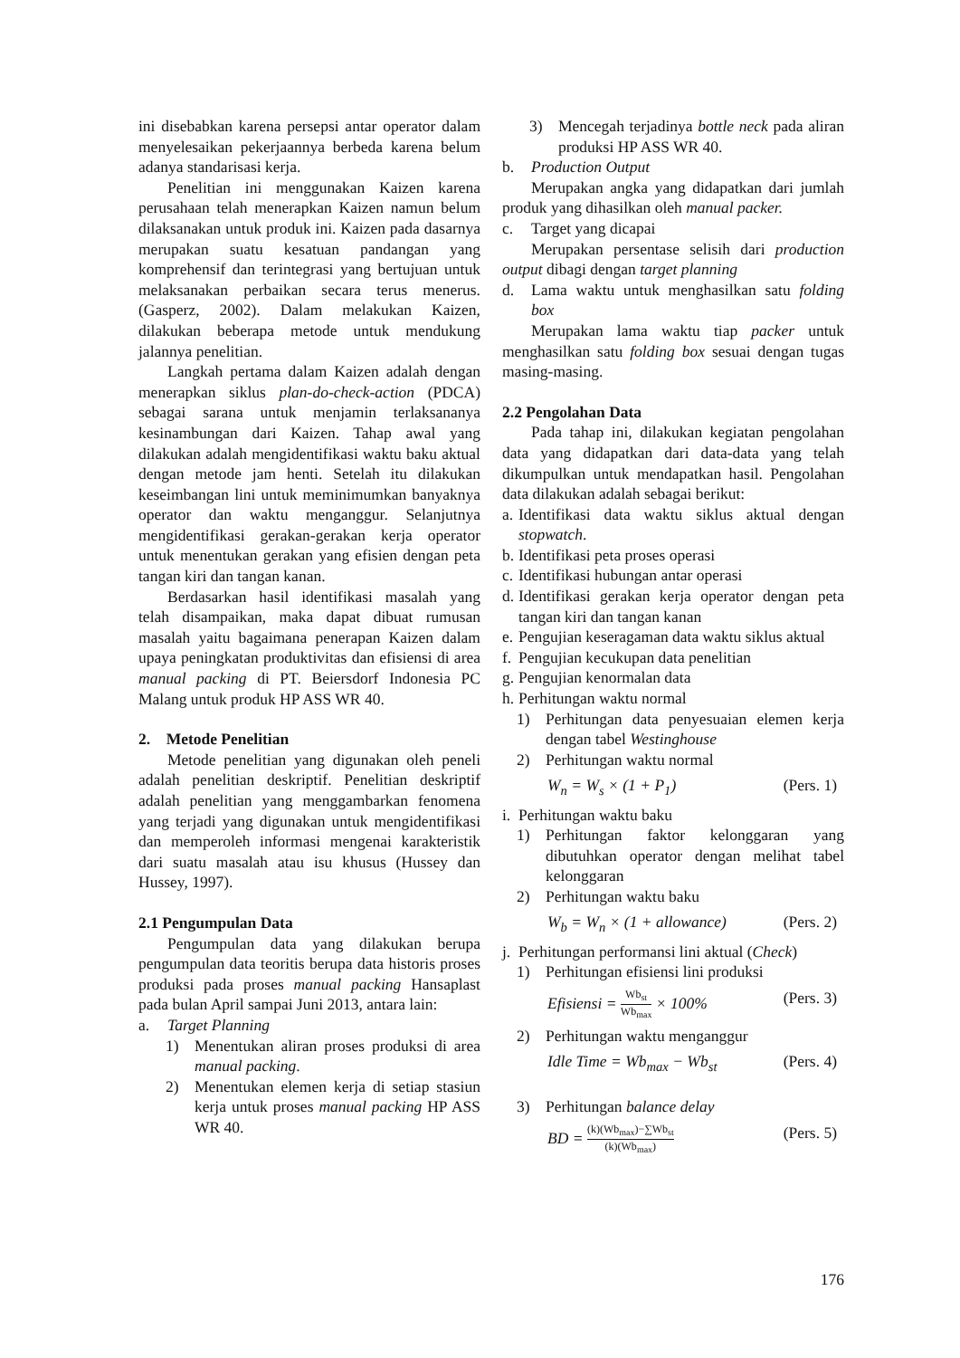ini disebabkan karena persepsi antar operator dalam menyelesaikan pekerjaannya berbeda karena belum adanya standarisasi kerja.
Penelitian ini menggunakan Kaizen karena perusahaan telah menerapkan Kaizen namun belum dilaksanakan untuk produk ini. Kaizen pada dasarnya merupakan suatu kesatuan pandangan yang komprehensif dan terintegrasi yang bertujuan untuk melaksanakan perbaikan secara terus menerus. (Gasperz, 2002). Dalam melakukan Kaizen, dilakukan beberapa metode untuk mendukung jalannya penelitian.
Langkah pertama dalam Kaizen adalah dengan menerapkan siklus plan-do-check-action (PDCA) sebagai sarana untuk menjamin terlaksananya kesinambungan dari Kaizen. Tahap awal yang dilakukan adalah mengidentifikasi waktu baku aktual dengan metode jam henti. Setelah itu dilakukan keseimbangan lini untuk meminimumkan banyaknya operator dan waktu menganggur. Selanjutnya mengidentifikasi gerakan-gerakan kerja operator untuk menentukan gerakan yang efisien dengan peta tangan kiri dan tangan kanan.
Berdasarkan hasil identifikasi masalah yang telah disampaikan, maka dapat dibuat rumusan masalah yaitu bagaimana penerapan Kaizen dalam upaya peningkatan produktivitas dan efisiensi di area manual packing di PT. Beiersdorf Indonesia PC Malang untuk produk HP ASS WR 40.
2. Metode Penelitian
Metode penelitian yang digunakan oleh peneli adalah penelitian deskriptif. Penelitian deskriptif adalah penelitian yang menggambarkan fenomena yang terjadi yang digunakan untuk mengidentifikasi dan memperoleh informasi mengenai karakteristik dari suatu masalah atau isu khusus (Hussey dan Hussey, 1997).
2.1 Pengumpulan Data
Pengumpulan data yang dilakukan berupa pengumpulan data teoritis berupa data historis proses produksi pada proses manual packing Hansaplast pada bulan April sampai Juni 2013, antara lain:
a. Target Planning
1) Menentukan aliran proses produksi di area manual packing.
2) Menentukan elemen kerja di setiap stasiun kerja untuk proses manual packing HP ASS WR 40.
3) Mencegah terjadinya bottle neck pada aliran produksi HP ASS WR 40.
b. Production Output
Merupakan angka yang didapatkan dari jumlah produk yang dihasilkan oleh manual packer.
c. Target yang dicapai
Merupakan persentase selisih dari production output dibagi dengan target planning
d. Lama waktu untuk menghasilkan satu folding box
Merupakan lama waktu tiap packer untuk menghasilkan satu folding box sesuai dengan tugas masing-masing.
2.2 Pengolahan Data
Pada tahap ini, dilakukan kegiatan pengolahan data yang didapatkan dari data-data yang telah dikumpulkan untuk mendapatkan hasil. Pengolahan data dilakukan adalah sebagai berikut:
a.
Identifikasi data waktu siklus aktual dengan stopwatch.
b.
Identifikasi peta proses operasi
c.
Identifikasi hubungan antar operasi
d.
Identifikasi gerakan kerja operator dengan peta tangan kiri dan tangan kanan
e.
Pengujian keseragaman data waktu siklus aktual
f.
Pengujian kecukupan data penelitian
g.
Pengujian kenormalan data
h.
Perhitungan waktu normal
1) Perhitungan data penyesuaian elemen kerja dengan tabel Westinghouse
2) Perhitungan waktu normal
W<sub>n</sub> = W<sub>s</sub> × (1 + P<sub>1</sub>) (Pers. 1)
i.
Perhitungan waktu baku
1) Perhitungan faktor kelonggaran yang dibutuhkan operator dengan melihat tabel kelonggaran
2) Perhitungan waktu baku
W<sub>b</sub> = W<sub>n</sub> × (1 + allowance) (Pers. 2)
j.
Perhitungan performansi lini aktual (Check)
1) Perhitungan efisiensi lini produksi
Efisiensi = Wb<sub>st</sub> Wb<sub>max</sub> × 100% (Pers. 3)
2) Perhitungan waktu menganggur
Idle Time = Wb<sub>max</sub> − Wb<sub>st</sub> (Pers. 4)
3) Perhitungan balance delay
BD = (k)(Wb<sub>max</sub>)−∑Wb<sub>st</sub> (k)(Wb<sub>max</sub>) (Pers. 5)
176